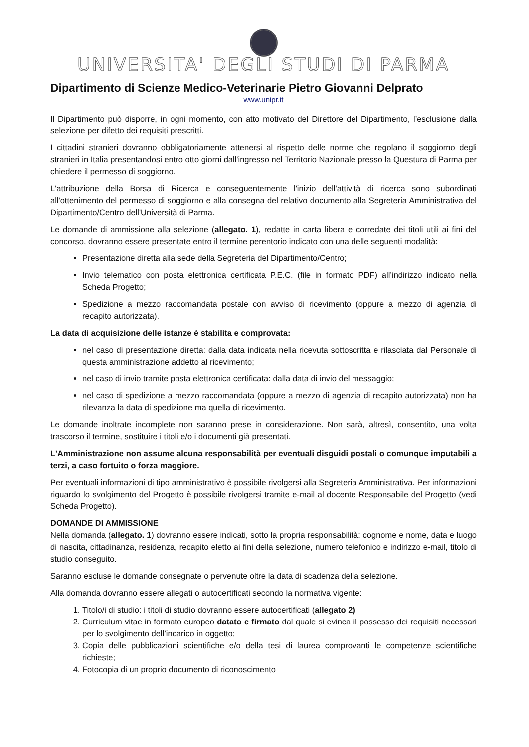UNIVERSITA' DEGLI STUDI DI PARMA
Dipartimento di Scienze Medico-Veterinarie Pietro Giovanni Delprato
www.unipr.it
Il Dipartimento può disporre, in ogni momento, con atto motivato del Direttore del Dipartimento, l’esclusione dalla selezione per difetto dei requisiti prescritti.
I cittadini stranieri dovranno obbligatoriamente attenersi al rispetto delle norme che regolano il soggiorno degli stranieri in Italia presentandosi entro otto giorni dall'ingresso nel Territorio Nazionale presso la Questura di Parma per chiedere il permesso di soggiorno.
L'attribuzione della Borsa di Ricerca e conseguentemente l'inizio dell'attività di ricerca sono subordinati all'ottenimento del permesso di soggiorno e alla consegna del relativo documento alla Segreteria Amministrativa del Dipartimento/Centro dell'Università di Parma.
Le domande di ammissione alla selezione (allegato. 1), redatte in carta libera e corredate dei titoli utili ai fini del concorso, dovranno essere presentate entro il termine perentorio indicato con una delle seguenti modalità:
Presentazione diretta alla sede della Segreteria del Dipartimento/Centro;
Invio telematico con posta elettronica certificata P.E.C. (file in formato PDF) all’indirizzo indicato nella Scheda Progetto;
Spedizione a mezzo raccomandata postale con avviso di ricevimento (oppure a mezzo di agenzia di recapito autorizzata).
La data di acquisizione delle istanze è stabilita e comprovata:
nel caso di presentazione diretta: dalla data indicata nella ricevuta sottoscritta e rilasciata dal Personale di questa amministrazione addetto al ricevimento;
nel caso di invio tramite posta elettronica certificata: dalla data di invio del messaggio;
nel caso di spedizione a mezzo raccomandata (oppure a mezzo di agenzia di recapito autorizzata) non ha rilevanza la data di spedizione ma quella di ricevimento.
Le domande inoltrate incomplete non saranno prese in considerazione. Non sarà, altresì, consentito, una volta trascorso il termine, sostituire i titoli e/o i documenti già presentati.
L'Amministrazione non assume alcuna responsabilità per eventuali disguidi postali o comunque imputabili a terzi, a caso fortuito o forza maggiore.
Per eventuali informazioni di tipo amministrativo è possibile rivolgersi alla Segreteria Amministrativa. Per informazioni riguardo lo svolgimento del Progetto è possibile rivolgersi tramite e-mail al docente Responsabile del Progetto (vedi Scheda Progetto).
DOMANDE DI AMMISSIONE
Nella domanda (allegato. 1) dovranno essere indicati, sotto la propria responsabilità: cognome e nome, data e luogo di nascita, cittadinanza, residenza, recapito eletto ai fini della selezione, numero telefonico e indirizzo e-mail, titolo di studio conseguito.
Saranno escluse le domande consegnate o pervenute oltre la data di scadenza della selezione.
Alla domanda dovranno essere allegati o autocertificati secondo la normativa vigente:
1. Titolo/i di studio: i titoli di studio dovranno essere autocertificati (allegato 2)
2. Curriculum vitae in formato europeo datato e firmato dal quale si evinca il possesso dei requisiti necessari per lo svolgimento dell’incarico in oggetto;
3. Copia delle pubblicazioni scientifiche e/o della tesi di laurea comprovanti le competenze scientifiche richieste;
4. Fotocopia di un proprio documento di riconoscimento